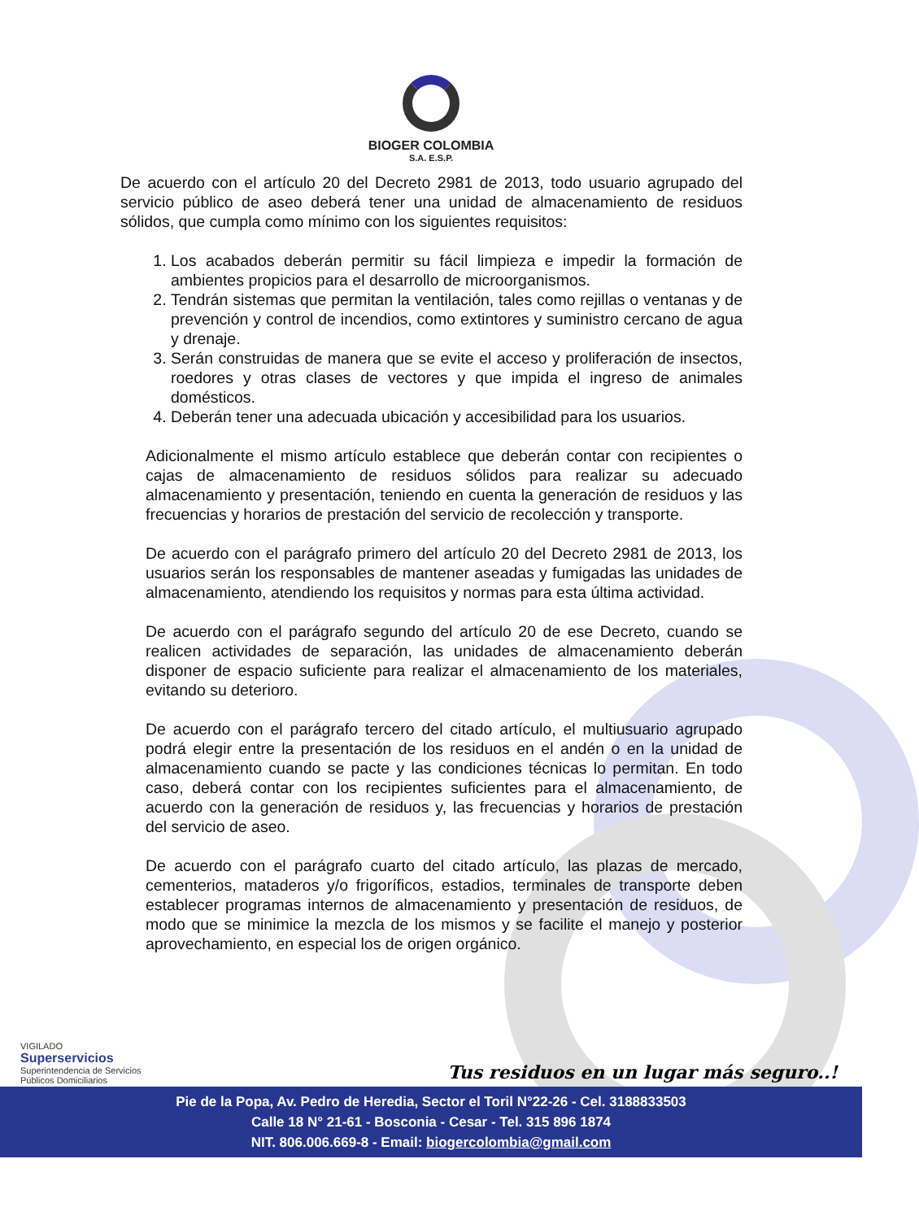BIOGER COLOMBIA
S.A. E.S.P.
De acuerdo con el artículo 20 del Decreto 2981 de 2013, todo usuario agrupado del servicio público de aseo deberá tener una unidad de almacenamiento de residuos sólidos, que cumpla como mínimo con los siguientes requisitos:
1. Los acabados deberán permitir su fácil limpieza e impedir la formación de ambientes propicios para el desarrollo de microorganismos.
2. Tendrán sistemas que permitan la ventilación, tales como rejillas o ventanas y de prevención y control de incendios, como extintores y suministro cercano de agua y drenaje.
3. Serán construidas de manera que se evite el acceso y proliferación de insectos, roedores y otras clases de vectores y que impida el ingreso de animales domésticos.
4. Deberán tener una adecuada ubicación y accesibilidad para los usuarios.
Adicionalmente el mismo artículo establece que deberán contar con recipientes o cajas de almacenamiento de residuos sólidos para realizar su adecuado almacenamiento y presentación, teniendo en cuenta la generación de residuos y las frecuencias y horarios de prestación del servicio de recolección y transporte.
De acuerdo con el parágrafo primero del artículo 20 del Decreto 2981 de 2013, los usuarios serán los responsables de mantener aseadas y fumigadas las unidades de almacenamiento, atendiendo los requisitos y normas para esta última actividad.
De acuerdo con el parágrafo segundo del artículo 20 de ese Decreto, cuando se realicen actividades de separación, las unidades de almacenamiento deberán disponer de espacio suficiente para realizar el almacenamiento de los materiales, evitando su deterioro.
De acuerdo con el parágrafo tercero del citado artículo, el multiusuario agrupado podrá elegir entre la presentación de los residuos en el andén o en la unidad de almacenamiento cuando se pacte y las condiciones técnicas lo permitan. En todo caso, deberá contar con los recipientes suficientes para el almacenamiento, de acuerdo con la generación de residuos y, las frecuencias y horarios de prestación del servicio de aseo.
De acuerdo con el parágrafo cuarto del citado artículo, las plazas de mercado, cementerios, mataderos y/o frigoríficos, estadios, terminales de transporte deben establecer programas internos de almacenamiento y presentación de residuos, de modo que se minimice la mezcla de los mismos y se facilite el manejo y posterior aprovechamiento, en especial los de origen orgánico.
VIGILADO
Superservicios
Superintendencia de Servicios
Públicos Domiciliarios
Tus residuos en un lugar más seguro..!
Pie de la Popa, Av. Pedro de Heredia, Sector el Toril N°22-26 - Cel. 3188833503
Calle 18 N° 21-61 - Bosconia - Cesar - Tel. 315 896 1874
NIT. 806.006.669-8 - Email: biogercolombia@gmail.com